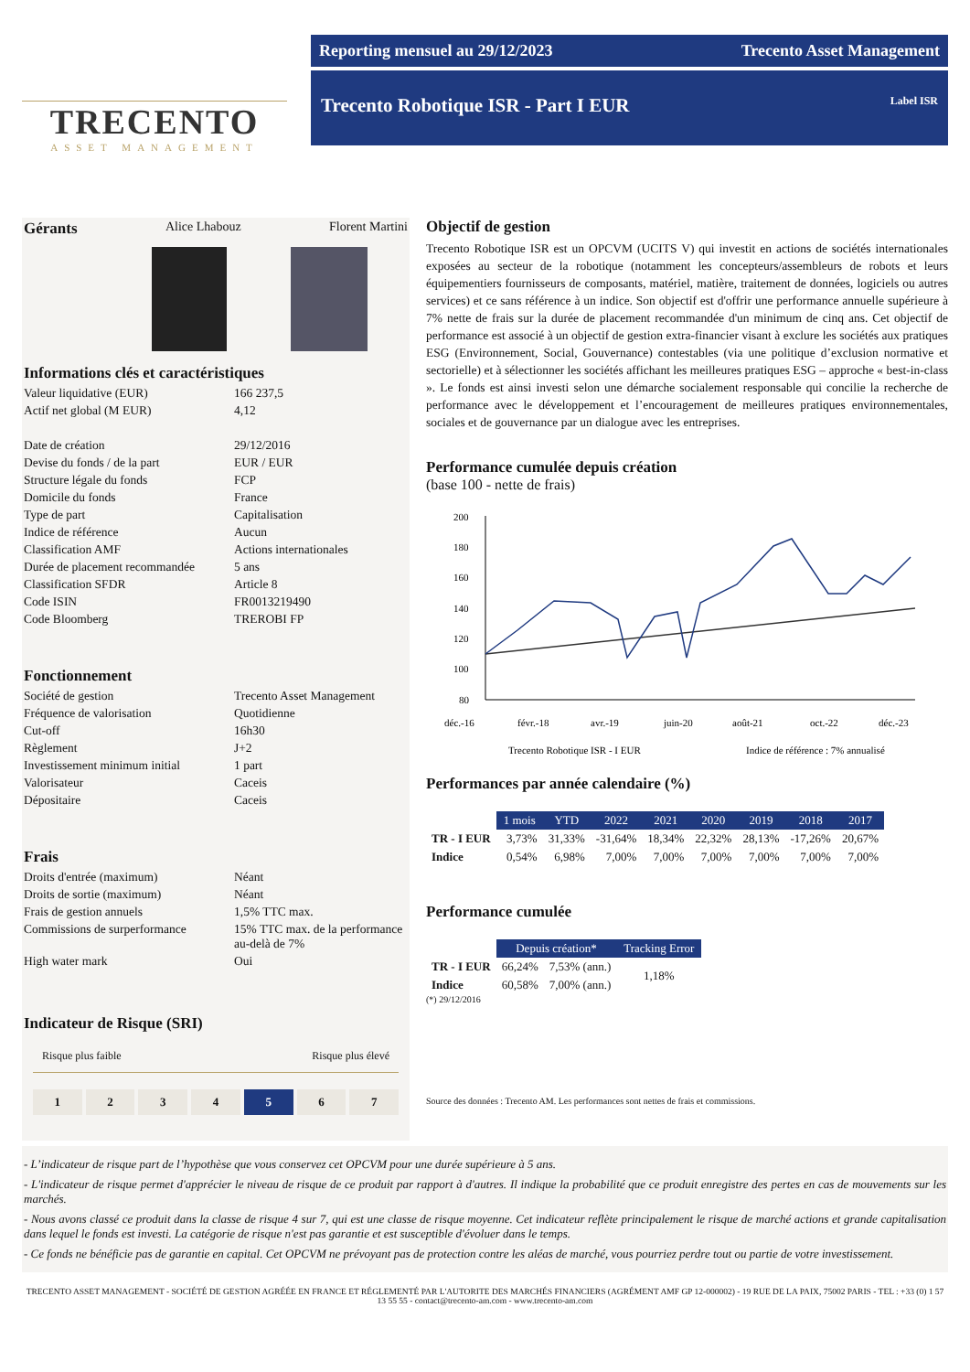TRECENTO
ASSET MANAGEMENT
Reporting mensuel au 29/12/2023 Trecento Asset Management
Trecento Robotique ISR - Part I EUR Label ISR
Gérants Alice Lhabouz Florent Martini
Informations clés et caractéristiques
Valeur liquidative (EUR) 166 237,5 Actif net global (M EUR) 4,12 Date de création 29/12/2016 Devise du fonds / de la part EUR / EUR Structure légale du fonds FCP Domicile du fonds France Type de part Capitalisation Indice de référence Aucun Classification AMF Actions internationales Durée de placement recommandée 5 ans Classification SFDR Article 8 Code ISIN FR0013219490 Code Bloomberg TREROBI FP
Fonctionnement
Société de gestion Trecento Asset Management Fréquence de valorisation Quotidienne Cut-off 16h30 Règlement J+2 Investissement minimum initial 1 part Valorisateur Caceis Dépositaire Caceis
Frais
Droits d'entrée (maximum) Néant Droits de sortie (maximum) Néant Frais de gestion annuels 1,5% TTC max. Commissions de surperformance 15% TTC max. de la performance au-delà de 7% High water mark Oui
Indicateur de Risque (SRI)
Risque plus faible Risque plus élevé
1 2 3 4 5 6 7
Objectif de gestion
Trecento Robotique ISR est un OPCVM (UCITS V) qui investit en actions de sociétés internationales exposées au secteur de la robotique (notamment les concepteurs/assembleurs de robots et leurs équipementiers fournisseurs de composants, matériel, matière, traitement de données, logiciels ou autres services) et ce sans référence à un indice. Son objectif est d'offrir une performance annuelle supérieure à 7% nette de frais sur la durée de placement recommandée d'un minimum de cinq ans. Cet objectif de performance est associé à un objectif de gestion extra-financier visant à exclure les sociétés aux pratiques ESG (Environnement, Social, Gouvernance) contestables (via une politique d’exclusion normative et sectorielle) et à sélectionner les sociétés affichant les meilleures pratiques ESG – approche « best-in-class ». Le fonds est ainsi investi selon une démarche socialement responsable qui concilie la recherche de performance avec le développement et l’encouragement de meilleures pratiques environnementales, sociales et de gouvernance par un dialogue avec les entreprises.
Performance cumulée depuis création
(base 100 - nette de frais)
200
180
160
140
120
100
80
déc.-16
févr.-18
avr.-19
juin-20
août-21
oct.-22
déc.-23
Trecento Robotique ISR - I EUR
Indice de référence : 7% annualisé
Performances par année calendaire (%)
| | 1 mois | YTD | 2022 | 2021 | 2020 | 2019 | 2018 | 2017 |
| --- | --- | --- | --- | --- | --- | --- | --- | --- |
| TR - I EUR | 3,73% | 31,33% | -31,64% | 18,34% | 22,32% | 28,13% | -17,26% | 20,67% |
| Indice | 0,54% | 6,98% | 7,00% | 7,00% | 7,00% | 7,00% | 7,00% | 7,00% |
Performance cumulée
| | Depuis création* | | Tracking Error |
| --- | --- | --- | --- |
| TR - I EUR | 66,24% | 7,53% (ann.) | 1,18% |
| Indice | 60,58% | 7,00% (ann.) | |
(*) 29/12/2016
Source des données : Trecento AM. Les performances sont nettes de frais et commissions.
- L’indicateur de risque part de l’hypothèse que vous conservez cet OPCVM pour une durée supérieure à 5 ans.
- L'indicateur de risque permet d'apprécier le niveau de risque de ce produit par rapport à d'autres. Il indique la probabilité que ce produit enregistre des pertes en cas de mouvements sur les marchés.
- Nous avons classé ce produit dans la classe de risque 4 sur 7, qui est une classe de risque moyenne. Cet indicateur reflète principalement le risque de marché actions et grande capitalisation dans lequel le fonds est investi. La catégorie de risque n'est pas garantie et est susceptible d'évoluer dans le temps.
- Ce fonds ne bénéficie pas de garantie en capital. Cet OPCVM ne prévoyant pas de protection contre les aléas de marché, vous pourriez perdre tout ou partie de votre investissement.
TRECENTO ASSET MANAGEMENT - SOCIÉTÉ DE GESTION AGRÉÉE EN FRANCE ET RÉGLEMENTÉ PAR L'AUTORITE DES MARCHÉS FINANCIERS (AGRÉMENT AMF GP 12-000002) - 19 RUE DE LA PAIX, 75002 PARIS - TEL : +33 (0) 1 57 13 55 55 - contact@trecento-am.com - www.trecento-am.com